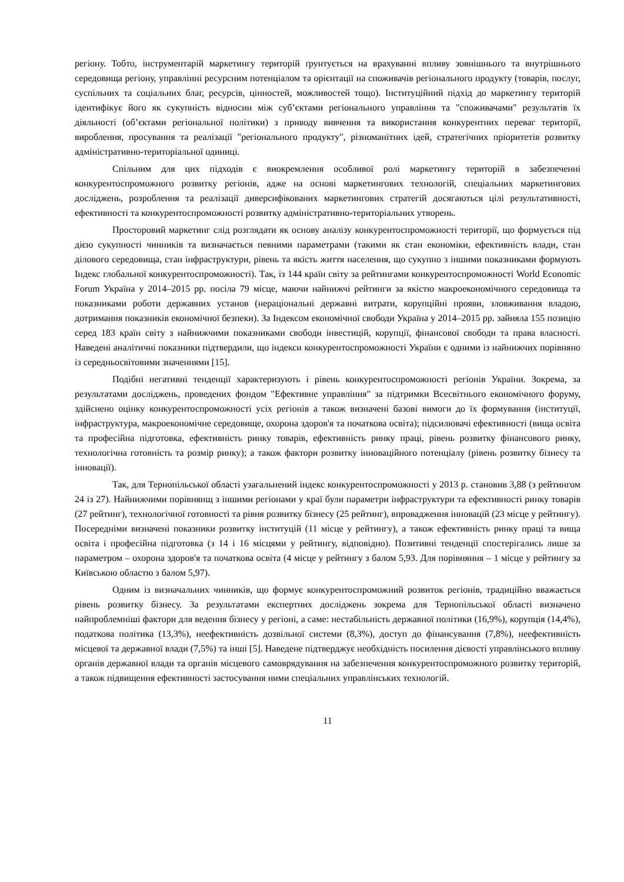регіону. Тобто, інструментарій маркетингу територій ґрунтується на врахуванні впливу зовнішнього та внутрішнього середовища регіону, управлінні ресурсним потенціалом та орієнтації на споживачів регіонального продукту (товарів, послуг, суспільних та соціальних благ, ресурсів, цінностей, можливостей тощо). Інституційний підхід до маркетингу територій ідентифікує його як сукупність відносин між суб’єктами регіонального управління та "споживачами" результатів їх діяльності (об’єктами регіональної політики) з приводу вивчення та використання конкурентних переваг території, вироблення, просування та реалізації "регіонального продукту", різноманітних ідей, стратегічних пріоритетів розвитку адміністративно-територіальної одиниці.
Спільним для цих підходів є виокремлення особливої ролі маркетингу територій в забезпеченні конкурентоспроможного розвитку регіонів, адже на основі маркетингових технологій, спеціальних маркетингових досліджень, розроблення та реалізації диверсифікованих маркетингових стратегій досягаються цілі результативності, ефективності та конкурентоспроможності розвитку адміністративно-територіальних утворень.
Просторовий маркетинг слід розглядати як основу аналізу конкурентоспроможності території, що формується під дією сукупності чинників та визначається певними параметрами (такими як стан економіки, ефективність влади, стан ділового середовища, стан інфраструктури, рівень та якість життя населення, що сукупно з іншими показниками формують Індекс глобальної конкурентоспроможності). Так, із 144 країн світу за рейтингами конкурентоспроможності World Economic Forum Україна у 2014–2015 рр. посіла 79 місце, маючи найнижчі рейтинги за якістю макроекономічного середовища та показниками роботи державних установ (нераціональні державні витрати, корупційні прояви, зловживання владою, дотримання показників економічної безпеки). За Індексом економічної свободи Україна у 2014–2015 рр. зайняла 155 позицію серед 183 країн світу з найнижчими показниками свободи інвестицій, корупції, фінансової свободи та права власності. Наведені аналітичні показники підтвердили, що індекси конкурентоспроможності України є одними із найнижчих порівняно із середньосвітовими значеннями [15].
Подібні негативні тенденції характеризують і рівень конкурентоспроможності регіонів України. Зокрема, за результатами досліджень, проведених фондом "Ефективне управління" за підтримки Всесвітнього економічного форуму, здійснено оцінку конкурентоспроможності усіх регіонів а також визначені базові вимоги до їх формування (інституції, інфраструктура, макроекономічне середовище, охорона здоров'я та початкова освіта); підсилювачі ефективності (вища освіта та професійна підготовка, ефективність ринку товарів, ефективність ринку праці, рівень розвитку фінансового ринку, технологічна готовність та розмір ринку); а також фактори розвитку інноваційного потенціалу (рівень розвитку бізнесу та інновації).
Так, для Тернопільської області узагальнений індекс конкурентоспроможності у 2013 р. становив 3,88 (з рейтингом 24 із 27). Найнижчими порівнянщ з іншими регіонами у краї були параметри інфраструктури та ефективності ринку товарів (27 рейтинг), технологічної готовності та рівня розвитку бізнесу (25 рейтинг), впровадження інновацій (23 місце у рейтингу). Посередніми визначені показники розвитку інституцій (11 місце у рейтингу), а також ефективність ринку праці та вища освіта і професійна підготовка (з 14 і 16 місцями у рейтингу, відповідно). Позитивні тенденції спостерігались лише за параметром – охорона здоров'я та початкова освіта (4 місце у рейтингу з балом 5,93. Для порівняння – 1 місце у рейтингу за Київською областю з балом 5,97).
Одним із визначальних чинників, що формує конкурентоспроможний розвиток регіонів, традиційно вважається рівень розвитку бізнесу. За результатами експертних досліджень зокрема для Тернопільської області визначено найпроблемніші фактори для ведення бізнесу у регіоні, а саме: нестабільність державної політики (16,9%), корупція (14,4%), податкова політика (13,3%), неефективність дозвільної системи (8,3%), доступ до фінансування (7,8%), неефективність місцевої та державної влади (7,5%) та інші [5]. Наведене підтверджує необхідність посилення дієвості управлінського впливу органів державної влади та органів місцевого самоврядування на забезпечення конкурентоспроможного розвитку територій, а також підвищення ефективності застосування ними спеціальних управлінських технологій.
11